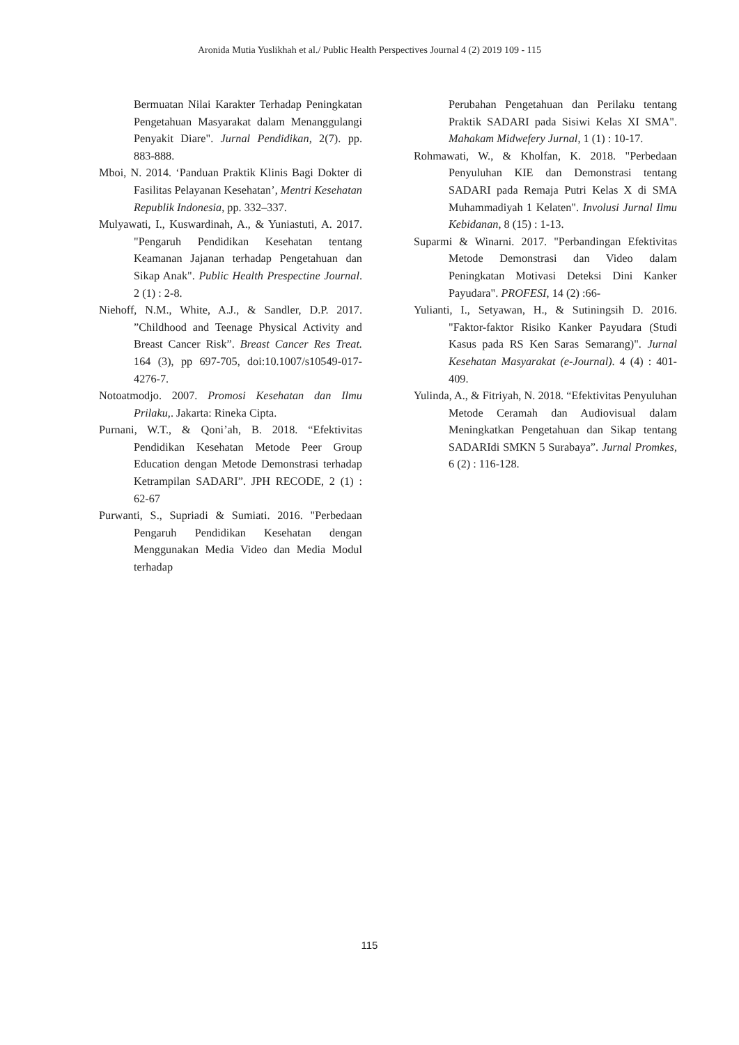Aronida Mutia Yuslikhah et al./ Public Health Perspectives Journal 4 (2) 2019 109 - 115
Bermuatan Nilai Karakter Terhadap Peningkatan Pengetahuan Masyarakat dalam Menanggulangi Penyakit Diare". Jurnal Pendidikan, 2(7). pp. 883-888.
Mboi, N. 2014. ‘Panduan Praktik Klinis Bagi Dokter di Fasilitas Pelayanan Kesehatan’, Mentri Kesehatan Republik Indonesia, pp. 332–337.
Mulyawati, I., Kuswardinah, A., & Yuniastuti, A. 2017. "Pengaruh Pendidikan Kesehatan tentang Keamanan Jajanan terhadap Pengetahuan dan Sikap Anak". Public Health Prespectine Journal. 2 (1) : 2-8.
Niehoff, N.M., White, A.J., & Sandler, D.P. 2017. ”Childhood and Teenage Physical Activity and Breast Cancer Risk”. Breast Cancer Res Treat. 164 (3), pp 697-705, doi:10.1007/s10549-017-4276-7.
Notoatmodjo. 2007. Promosi Kesehatan dan Ilmu Prilaku,. Jakarta: Rineka Cipta.
Purnani, W.T., & Qoni’ah, B. 2018. “Efektivitas Pendidikan Kesehatan Metode Peer Group Education dengan Metode Demonstrasi terhadap Ketrampilan SADARI”. JPH RECODE, 2 (1) : 62-67
Purwanti, S., Supriadi & Sumiati. 2016. "Perbedaan Pengaruh Pendidikan Kesehatan dengan Menggunakan Media Video dan Media Modul terhadap
Perubahan Pengetahuan dan Perilaku tentang Praktik SADARI pada Sisiwi Kelas XI SMA". Mahakam Midwefery Jurnal, 1 (1) : 10-17.
Rohmawati, W., & Kholfan, K. 2018. "Perbedaan Penyuluhan KIE dan Demonstrasi tentang SADARI pada Remaja Putri Kelas X di SMA Muhammadiyah 1 Kelaten". Involusi Jurnal Ilmu Kebidanan, 8 (15) : 1-13.
Suparmi & Winarni. 2017. "Perbandingan Efektivitas Metode Demonstrasi dan Video dalam Peningkatan Motivasi Deteksi Dini Kanker Payudara". PROFESI, 14 (2) :66-
Yulianti, I., Setyawan, H., & Sutiningsih D. 2016. "Faktor-faktor Risiko Kanker Payudara (Studi Kasus pada RS Ken Saras Semarang)". Jurnal Kesehatan Masyarakat (e-Journal). 4 (4) : 401-409.
Yulinda, A., & Fitriyah, N. 2018. “Efektivitas Penyuluhan Metode Ceramah dan Audiovisual dalam Meningkatkan Pengetahuan dan Sikap tentang SADARIdi SMKN 5 Surabaya”. Jurnal Promkes, 6 (2) : 116-128.
115